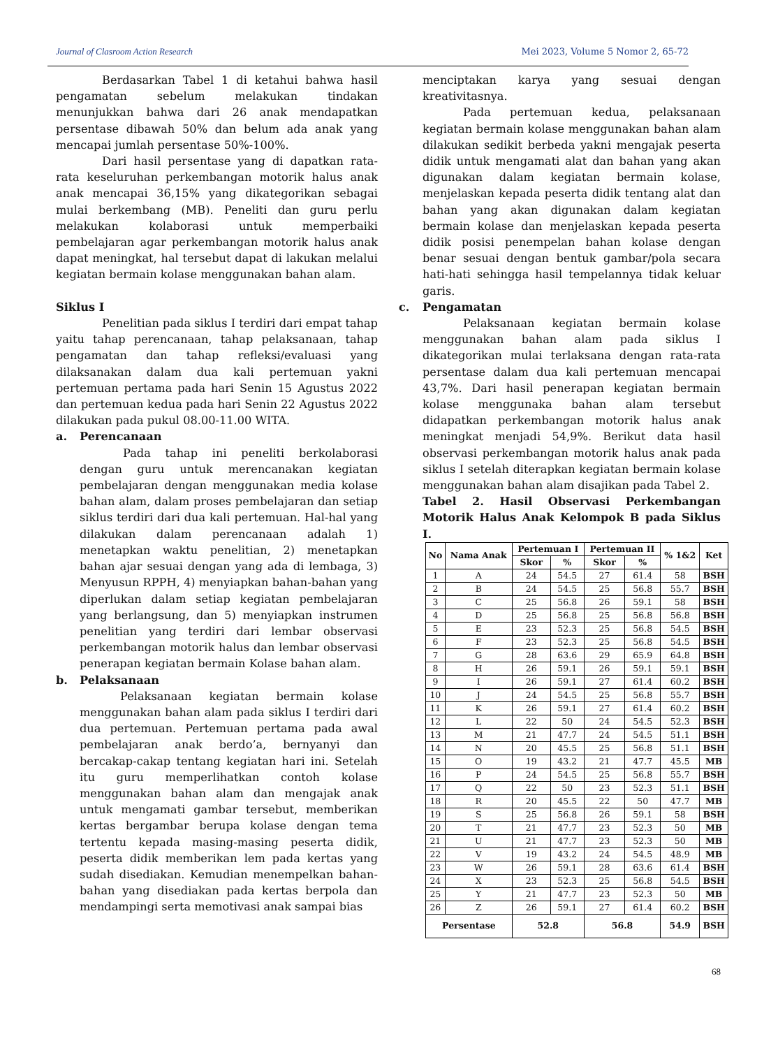Journal of Clasroom Action Research Mei 2023, Volume 5 Nomor 2, 65-72
Berdasarkan Tabel 1 di ketahui bahwa hasil pengamatan sebelum melakukan tindakan menunjukkan bahwa dari 26 anak mendapatkan persentase dibawah 50% dan belum ada anak yang mencapai jumlah persentase 50%-100%.
Dari hasil persentase yang di dapatkan rata-rata keseluruhan perkembangan motorik halus anak anak mencapai 36,15% yang dikategorikan sebagai mulai berkembang (MB). Peneliti dan guru perlu melakukan kolaborasi untuk memperbaiki pembelajaran agar perkembangan motorik halus anak dapat meningkat, hal tersebut dapat di lakukan melalui kegiatan bermain kolase menggunakan bahan alam.
Siklus I
Penelitian pada siklus I terdiri dari empat tahap yaitu tahap perencanaan, tahap pelaksanaan, tahap pengamatan dan tahap refleksi/evaluasi yang dilaksanakan dalam dua kali pertemuan yakni pertemuan pertama pada hari Senin 15 Agustus 2022 dan pertemuan kedua pada hari Senin 22 Agustus 2022 dilakukan pada pukul 08.00-11.00 WITA.
a. Perencanaan
Pada tahap ini peneliti berkolaborasi dengan guru untuk merencanakan kegiatan pembelajaran dengan menggunakan media kolase bahan alam, dalam proses pembelajaran dan setiap siklus terdiri dari dua kali pertemuan. Hal-hal yang dilakukan dalam perencanaan adalah 1) menetapkan waktu penelitian, 2) menetapkan bahan ajar sesuai dengan yang ada di lembaga, 3) Menyusun RPPH, 4) menyiapkan bahan-bahan yang diperlukan dalam setiap kegiatan pembelajaran yang berlangsung, dan 5) menyiapkan instrumen penelitian yang terdiri dari lembar observasi perkembangan motorik halus dan lembar observasi penerapan kegiatan bermain Kolase bahan alam.
b. Pelaksanaan
Pelaksanaan kegiatan bermain kolase menggunakan bahan alam pada siklus I terdiri dari dua pertemuan. Pertemuan pertama pada awal pembelajaran anak berdo’a, bernyanyi dan bercakap-cakap tentang kegiatan hari ini. Setelah itu guru memperlihatkan contoh kolase menggunakan bahan alam dan mengajak anak untuk mengamati gambar tersebut, memberikan kertas bergambar berupa kolase dengan tema tertentu kepada masing-masing peserta didik, peserta didik memberikan lem pada kertas yang sudah disediakan. Kemudian menempelkan bahan-bahan yang disediakan pada kertas berpola dan mendampingi serta memotivasi anak sampai bias
menciptakan karya yang sesuai dengan kreativitasnya.
Pada pertemuan kedua, pelaksanaan kegiatan bermain kolase menggunakan bahan alam dilakukan sedikit berbeda yakni mengajak peserta didik untuk mengamati alat dan bahan yang akan digunakan dalam kegiatan bermain kolase, menjelaskan kepada peserta didik tentang alat dan bahan yang akan digunakan dalam kegiatan bermain kolase dan menjelaskan kepada peserta didik posisi penempelan bahan kolase dengan benar sesuai dengan bentuk gambar/pola secara hati-hati sehingga hasil tempelannya tidak keluar garis.
c. Pengamatan
Pelaksanaan kegiatan bermain kolase menggunakan bahan alam pada siklus I dikategorikan mulai terlaksana dengan rata-rata persentase dalam dua kali pertemuan mencapai 43,7%. Dari hasil penerapan kegiatan bermain kolase menggunaka bahan alam tersebut didapatkan perkembangan motorik halus anak meningkat menjadi 54,9%. Berikut data hasil observasi perkembangan motorik halus anak pada siklus I setelah diterapkan kegiatan bermain kolase menggunakan bahan alam disajikan pada Tabel 2.
Tabel 2. Hasil Observasi Perkembangan Motorik Halus Anak Kelompok B pada Siklus I.
| No | Nama Anak | Pertemuan I | | Pertemuan II | | % 1&2 | Ket |
| --- | --- | --- | --- | --- | --- | --- | --- |
| | | Skor | % | Skor | % | | |
| 1 | A | 24 | 54.5 | 27 | 61.4 | 58 | BSH |
| 2 | B | 24 | 54.5 | 25 | 56.8 | 55.7 | BSH |
| 3 | C | 25 | 56.8 | 26 | 59.1 | 58 | BSH |
| 4 | D | 25 | 56.8 | 25 | 56.8 | 56.8 | BSH |
| 5 | E | 23 | 52.3 | 25 | 56.8 | 54.5 | BSH |
| 6 | F | 23 | 52.3 | 25 | 56.8 | 54.5 | BSH |
| 7 | G | 28 | 63.6 | 29 | 65.9 | 64.8 | BSH |
| 8 | H | 26 | 59.1 | 26 | 59.1 | 59.1 | BSH |
| 9 | I | 26 | 59.1 | 27 | 61.4 | 60.2 | BSH |
| 10 | J | 24 | 54.5 | 25 | 56.8 | 55.7 | BSH |
| 11 | K | 26 | 59.1 | 27 | 61.4 | 60.2 | BSH |
| 12 | L | 22 | 50 | 24 | 54.5 | 52.3 | BSH |
| 13 | M | 21 | 47.7 | 24 | 54.5 | 51.1 | BSH |
| 14 | N | 20 | 45.5 | 25 | 56.8 | 51.1 | BSH |
| 15 | O | 19 | 43.2 | 21 | 47.7 | 45.5 | MB |
| 16 | P | 24 | 54.5 | 25 | 56.8 | 55.7 | BSH |
| 17 | Q | 22 | 50 | 23 | 52.3 | 51.1 | BSH |
| 18 | R | 20 | 45.5 | 22 | 50 | 47.7 | MB |
| 19 | S | 25 | 56.8 | 26 | 59.1 | 58 | BSH |
| 20 | T | 21 | 47.7 | 23 | 52.3 | 50 | MB |
| 21 | U | 21 | 47.7 | 23 | 52.3 | 50 | MB |
| 22 | V | 19 | 43.2 | 24 | 54.5 | 48.9 | MB |
| 23 | W | 26 | 59.1 | 28 | 63.6 | 61.4 | BSH |
| 24 | X | 23 | 52.3 | 25 | 56.8 | 54.5 | BSH |
| 25 | Y | 21 | 47.7 | 23 | 52.3 | 50 | MB |
| 26 | Z | 26 | 59.1 | 27 | 61.4 | 60.2 | BSH |
| Persentase | | 52.8 | | 56.8 | | 54.9 | BSH |
68